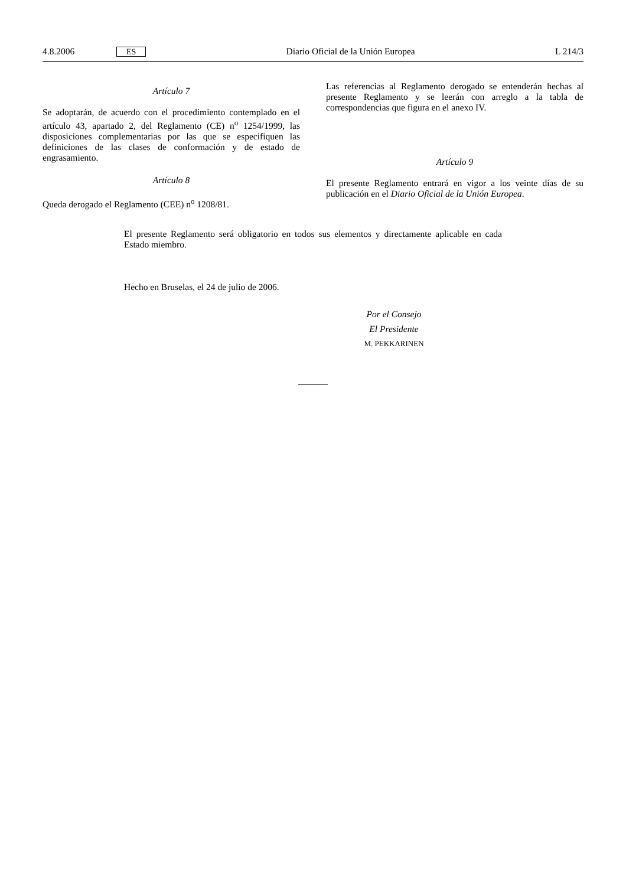4.8.2006 ES Diario Oficial de la Unión Europea L 214/3
Artículo 7
Se adoptarán, de acuerdo con el procedimiento contemplado en el artículo 43, apartado 2, del Reglamento (CE) n<sup>o</sup> 1254/1999, las disposiciones complementarias por las que se especifiquen las definiciones de las clases de conformación y de estado de engrasamiento.
Artículo 8
Queda derogado el Reglamento (CEE) n<sup>o</sup> 1208/81.
Las referencias al Reglamento derogado se entenderán hechas al presente Reglamento y se leerán con arreglo a la tabla de correspondencias que figura en el anexo IV.
Artículo 9
El presente Reglamento entrará en vigor a los veinte días de su publicación en el Diario Oficial de la Unión Europea.
El presente Reglamento será obligatorio en todos sus elementos y directamente aplicable en cada Estado miembro.
Hecho en Bruselas, el 24 de julio de 2006.
Por el Consejo
El Presidente
M. PEKKARINEN